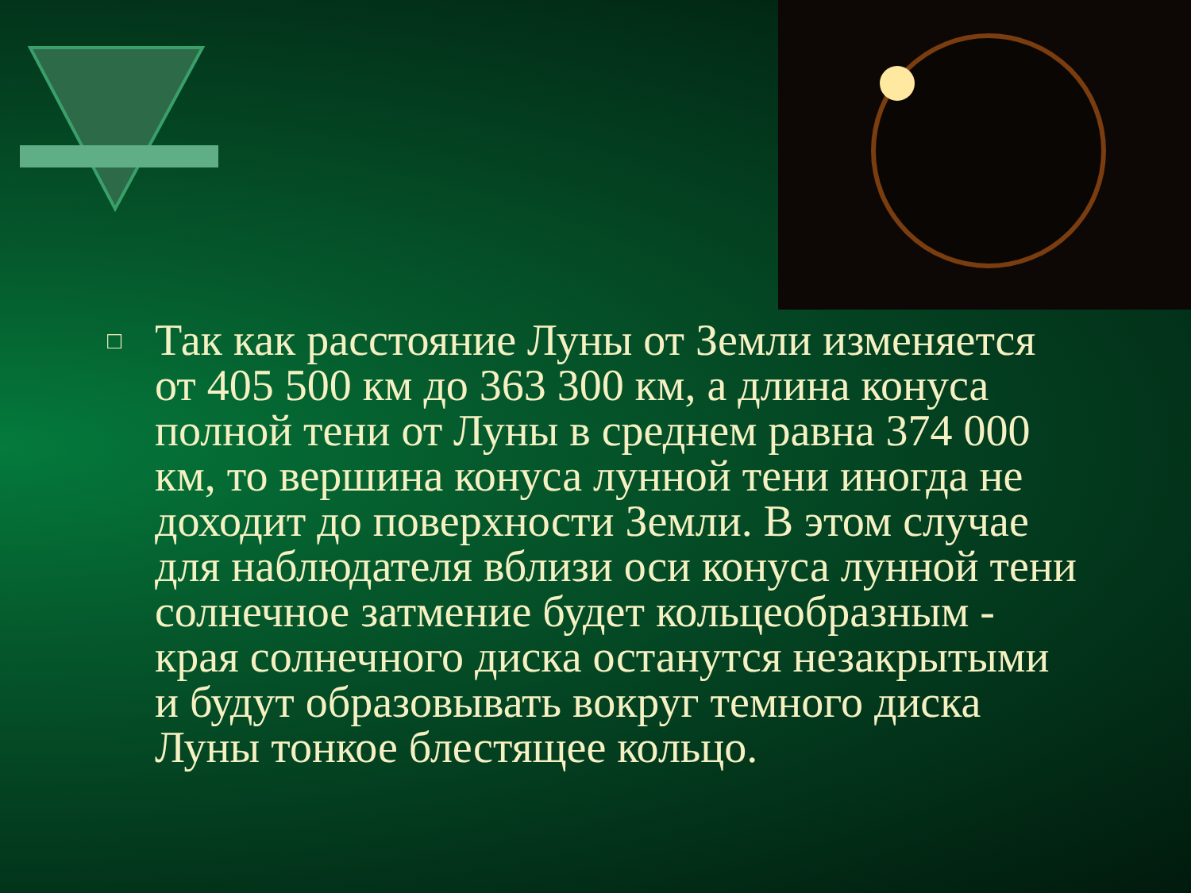□
Так как расстояние Луны от Земли изменяется от 405 500 км до 363 300 км, а длина конуса полной тени от Луны в среднем равна 374 000 км, то вершина конуса лунной тени иногда не доходит до поверхности Земли. В этом случае для наблюдателя вблизи оси конуса лунной тени солнечное затмение будет кольцеобразным - края солнечного диска останутся незакрытыми и будут образовывать вокруг темного диска Луны тонкое блестящее кольцо.